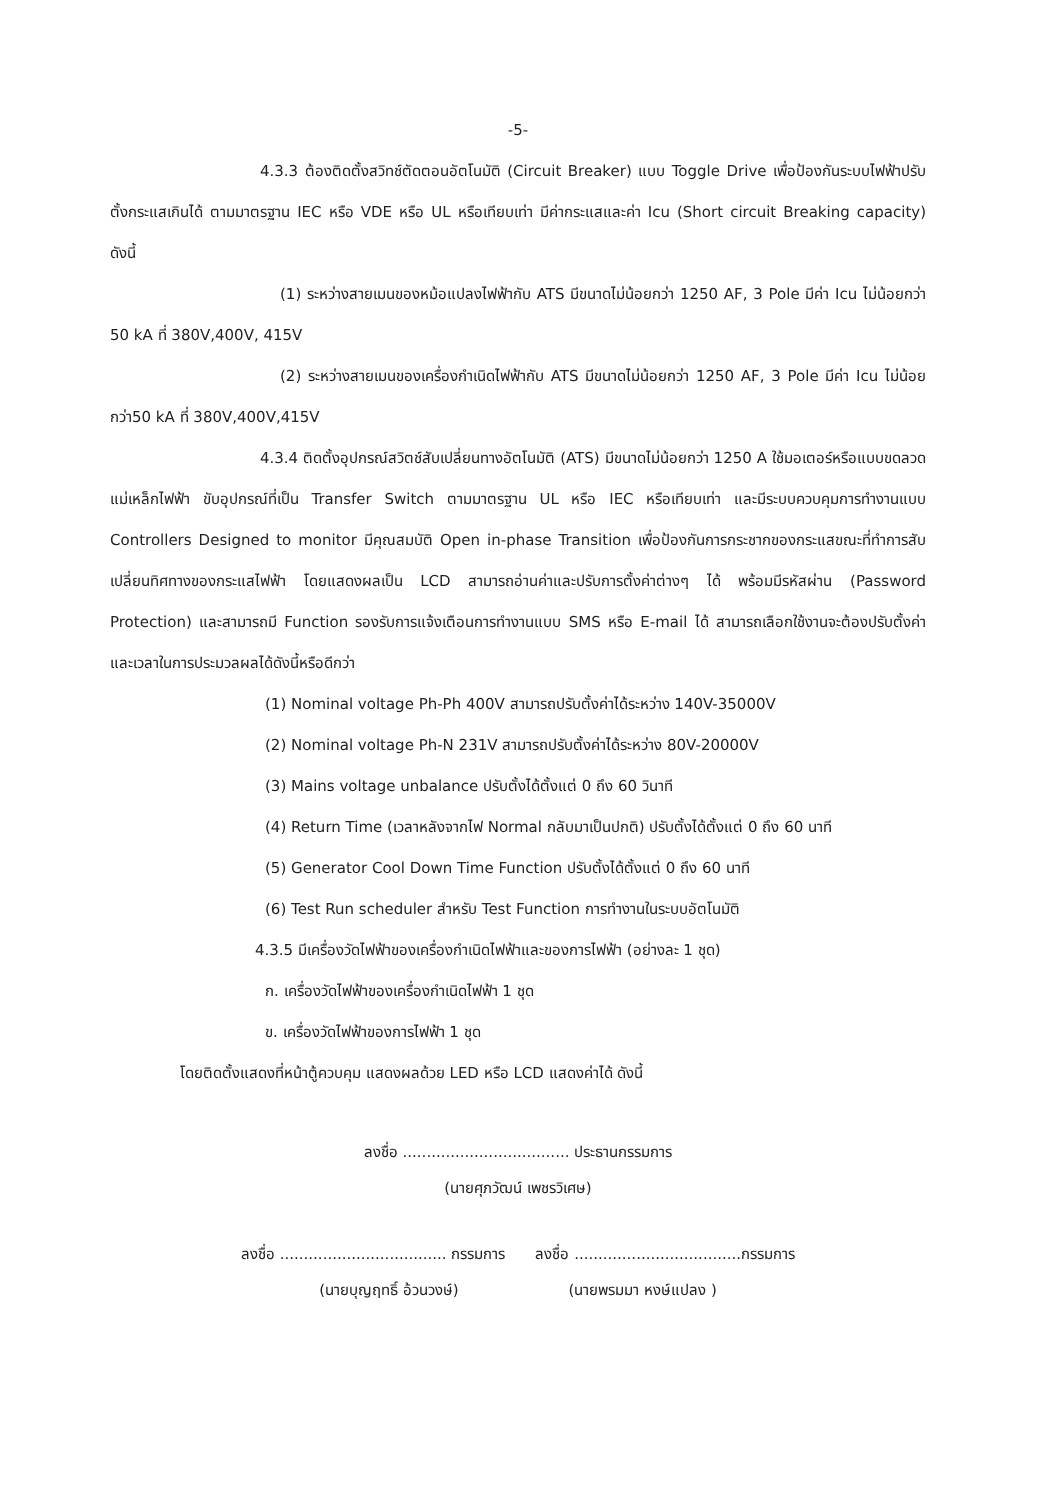-5-
4.3.3 ต้องติดตั้งสวิทช์ตัดตอนอัตโนมัติ (Circuit Breaker) แบบ Toggle Drive เพื่อป้องกันระบบไฟฟ้าปรับ ตั้งกระแสเกินได้ ตามมาตรฐาน IEC หรือ VDE หรือ UL หรือเทียบเท่า มีค่ากระแสและค่า Icu (Short circuit Breaking capacity) ดังนี้
(1) ระหว่างสายเมนของหม้อแปลงไฟฟ้ากับ ATS มีขนาดไม่น้อยกว่า 1250 AF, 3 Pole มีค่า Icu ไม่น้อยกว่า 50 kA ที่ 380V,400V, 415V
(2) ระหว่างสายเมนของเครื่องกำเนิดไฟฟ้ากับ ATS มีขนาดไม่น้อยกว่า 1250 AF, 3 Pole มีค่า Icu ไม่น้อยกว่า50 kA ที่ 380V,400V,415V
4.3.4 ติดตั้งอุปกรณ์สวิตช์สับเปลี่ยนทางอัตโนมัติ (ATS) มีขนาดไม่น้อยกว่า 1250 A ใช้มอเตอร์หรือแบบขดลวดแม่เหล็กไฟฟ้า ขับอุปกรณ์ที่เป็น Transfer Switch ตามมาตรฐาน UL หรือ IEC หรือเทียบเท่า และมีระบบควบคุมการทำงานแบบ Controllers Designed to monitor มีคุณสมบัติ Open in-phase Transition เพื่อป้องกันการกระชากของกระแสขณะที่ทำการสับเปลี่ยนทิศทางของกระแสไฟฟ้า โดยแสดงผลเป็น LCD สามารถอ่านค่าและปรับการตั้งค่าต่างๆ ได้ พร้อมมีรหัสผ่าน (Password Protection) และสามารถมี Function รองรับการแจ้งเตือนการทำงานแบบ SMS หรือ E-mail ได้ สามารถเลือกใช้งานจะต้องปรับตั้งค่าและเวลาในการประมวลผลได้ดังนี้หรือดีกว่า
(1) Nominal voltage Ph-Ph 400V สามารถปรับตั้งค่าได้ระหว่าง 140V-35000V
(2) Nominal voltage Ph-N 231V สามารถปรับตั้งค่าได้ระหว่าง 80V-20000V
(3) Mains voltage unbalance ปรับตั้งได้ตั้งแต่ 0 ถึง 60 วินาที
(4) Return Time (เวลาหลังจากไฟ Normal กลับมาเป็นปกติ) ปรับตั้งได้ตั้งแต่ 0 ถึง 60 นาที
(5) Generator Cool Down Time Function ปรับตั้งได้ตั้งแต่ 0 ถึง 60 นาที
(6) Test Run scheduler สำหรับ Test Function การทำงานในระบบอัตโนมัติ
4.3.5 มีเครื่องวัดไฟฟ้าของเครื่องกำเนิดไฟฟ้าและของการไฟฟ้า (อย่างละ 1 ชุด)
ก. เครื่องวัดไฟฟ้าของเครื่องกำเนิดไฟฟ้า 1 ชุด
ข. เครื่องวัดไฟฟ้าของการไฟฟ้า 1 ชุด
โดยติดตั้งแสดงที่หน้าตู้ควบคุม แสดงผลด้วย LED หรือ LCD แสดงค่าได้ ดังนี้
ลงชื่อ ................................... ประธานกรรมการ
(นายศุภวัฒน์ เพชรวิเศษ)
ลงชื่อ ................................... กรรมการ ลงชื่อ ...................................กรรมการ
(นายบุญฤทธิ์ อ้วนวงษ์) (นายพรมมา หงษ์แปลง )